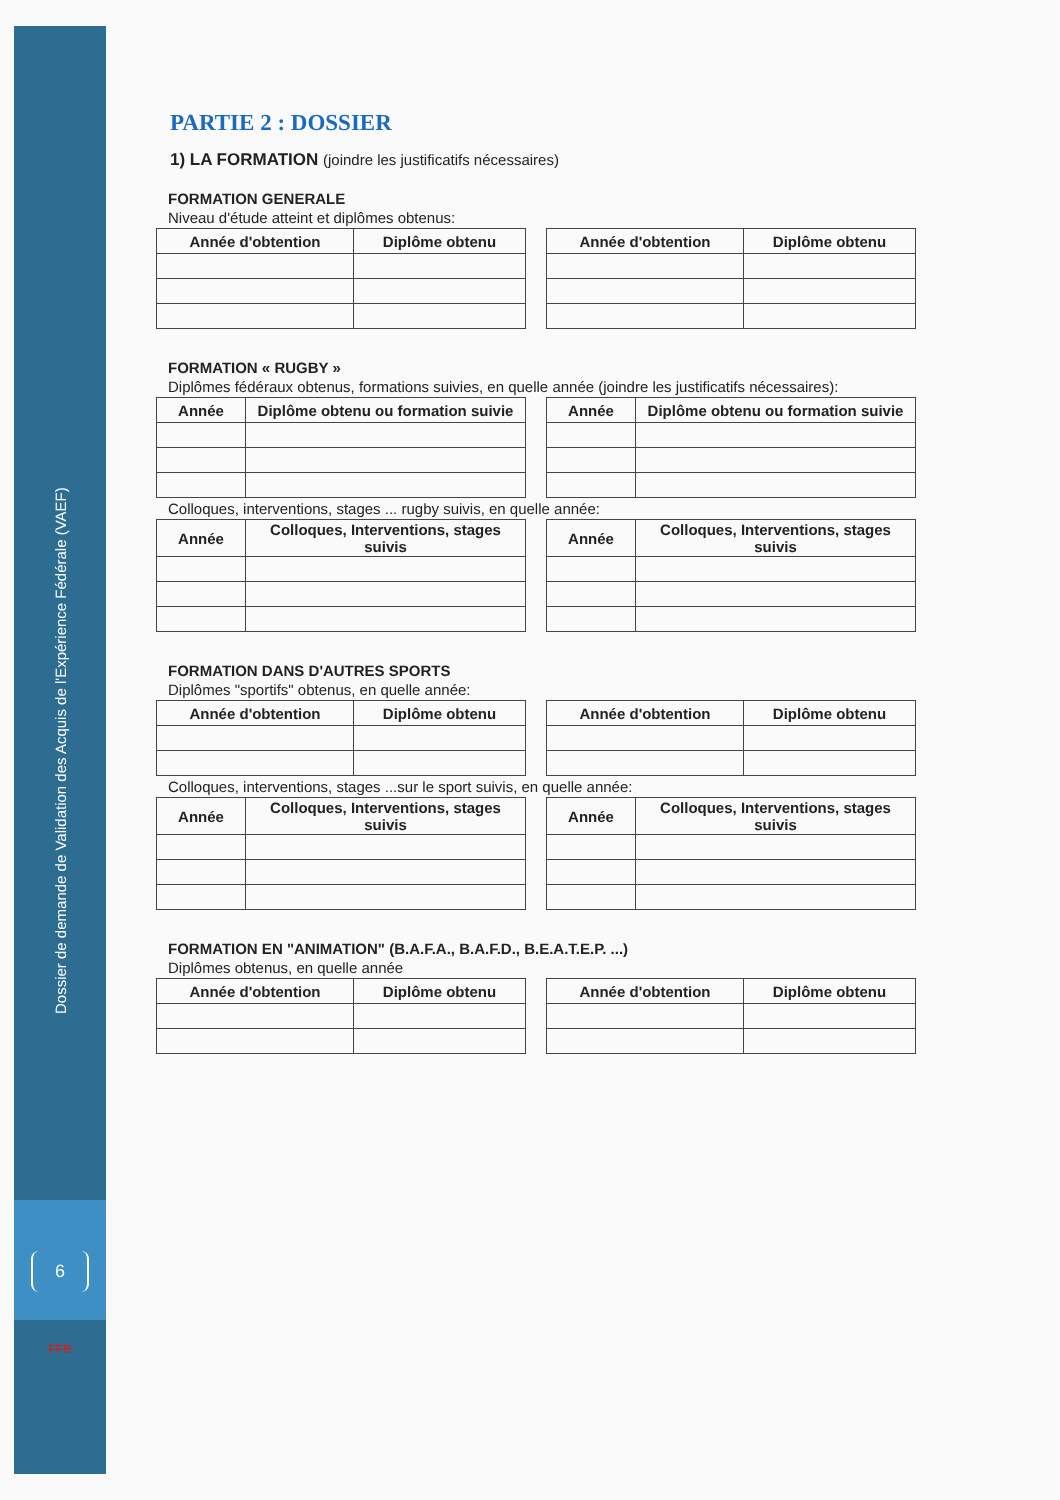Dossier de demande de Validation des Acquis de l'Expérience Fédérale (VAEF)
6
FFR
PARTIE 2 : DOSSIER
1) LA FORMATION (joindre les justificatifs nécessaires)
FORMATION GENERALE
Niveau d'étude atteint et diplômes obtenus:
| Année d'obtention | Diplôme obtenu |
| --- | --- |
| Année d'obtention | Diplôme obtenu |
| --- | --- |
FORMATION « RUGBY »
Diplômes fédéraux obtenus, formations suivies, en quelle année (joindre les justificatifs nécessaires):
| Année | Diplôme obtenu ou formation suivie |
| --- | --- |
| Année | Diplôme obtenu ou formation suivie |
| --- | --- |
Colloques, interventions, stages ... rugby suivis, en quelle année:
| Année | Colloques, Interventions, stages suivis |
| --- | --- |
| Année | Colloques, Interventions, stages suivis |
| --- | --- |
FORMATION DANS D'AUTRES SPORTS
Diplômes "sportifs" obtenus, en quelle année:
| Année d'obtention | Diplôme obtenu |
| --- | --- |
| Année d'obtention | Diplôme obtenu |
| --- | --- |
Colloques, interventions, stages ...sur le sport suivis, en quelle année:
| Année | Colloques, Interventions, stages suivis |
| --- | --- |
| Année | Colloques, Interventions, stages suivis |
| --- | --- |
FORMATION EN "ANIMATION" (B.A.F.A., B.A.F.D., B.E.A.T.E.P. ...)
Diplômes obtenus, en quelle année
| Année d'obtention | Diplôme obtenu |
| --- | --- |
| Année d'obtention | Diplôme obtenu |
| --- | --- |